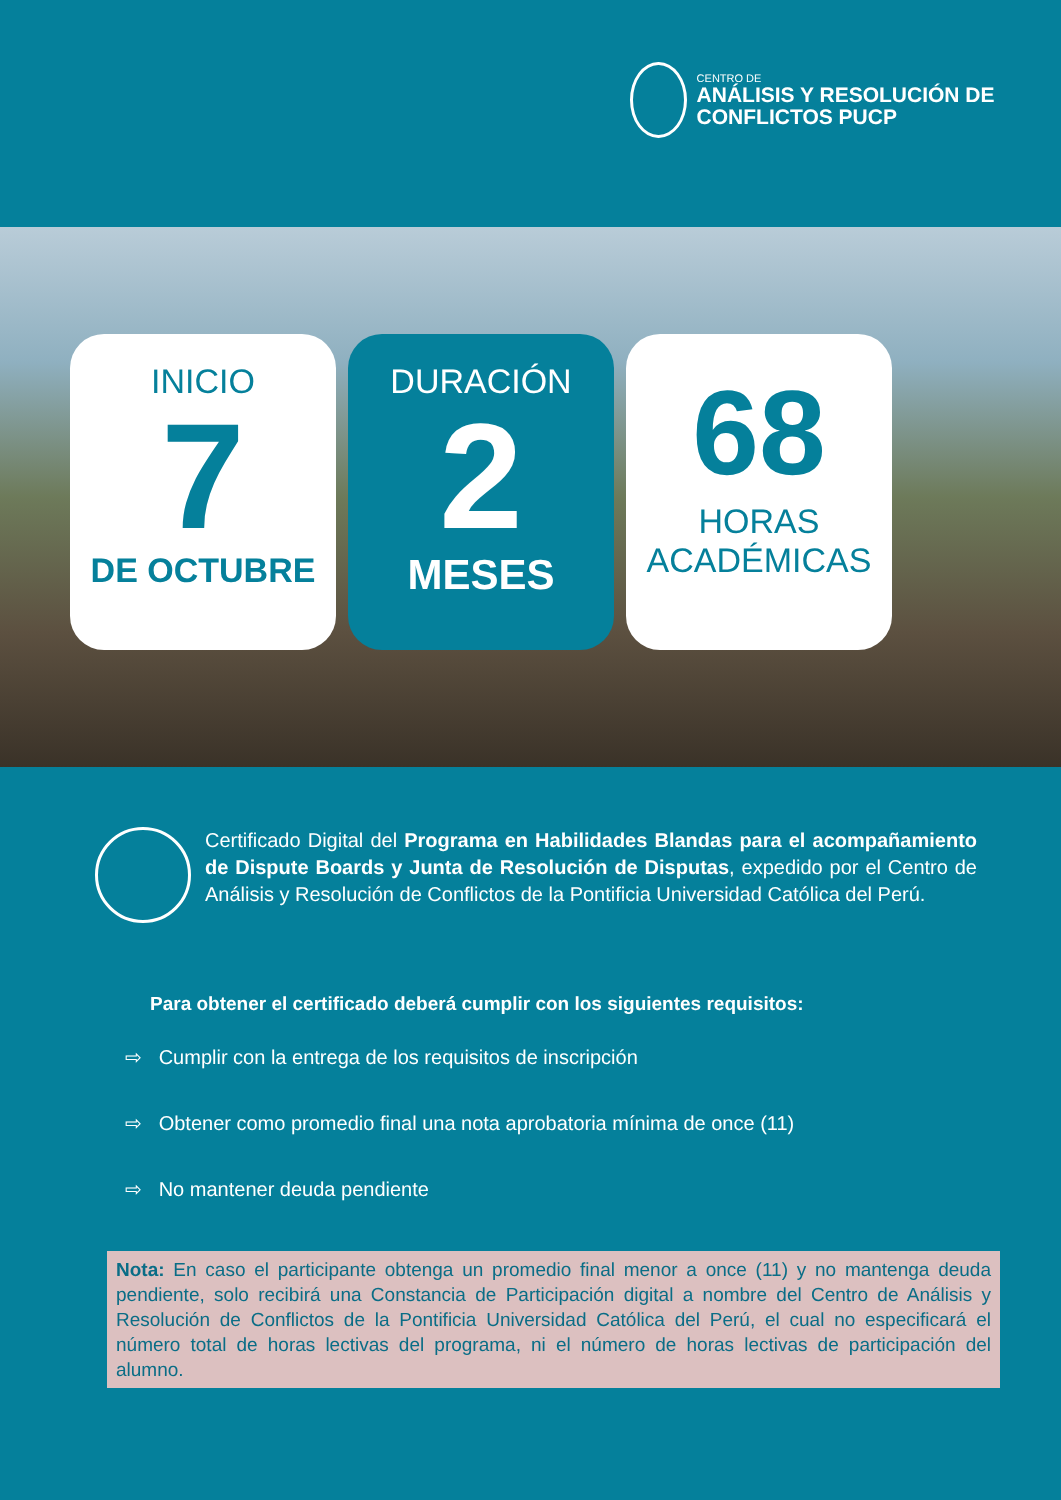CENTRO DE
ANÁLISIS Y RESOLUCIÓN DE CONFLICTOS PUCP
INICIO
7
DE OCTUBRE
DURACIÓN
2
MESES
68
HORAS
ACADÉMICAS
Certificado Digital del Programa en Habilidades Blandas para el acompañamiento de Dispute Boards y Junta de Resolución de Disputas, expedido por el Centro de Análisis y Resolución de Conflictos de la Pontificia Universidad Católica del Perú.
Para obtener el certificado deberá cumplir con los siguientes requisitos:
⇨ Cumplir con la entrega de los requisitos de inscripción
⇨ Obtener como promedio final una nota aprobatoria mínima de once (11)
⇨ No mantener deuda pendiente
Nota: En caso el participante obtenga un promedio final menor a once (11) y no mantenga deuda pendiente, solo recibirá una Constancia de Participación digital a nombre del Centro de Análisis y Resolución de Conflictos de la Pontificia Universidad Católica del Perú, el cual no especificará el número total de horas lectivas del programa, ni el número de horas lectivas de participación del alumno.